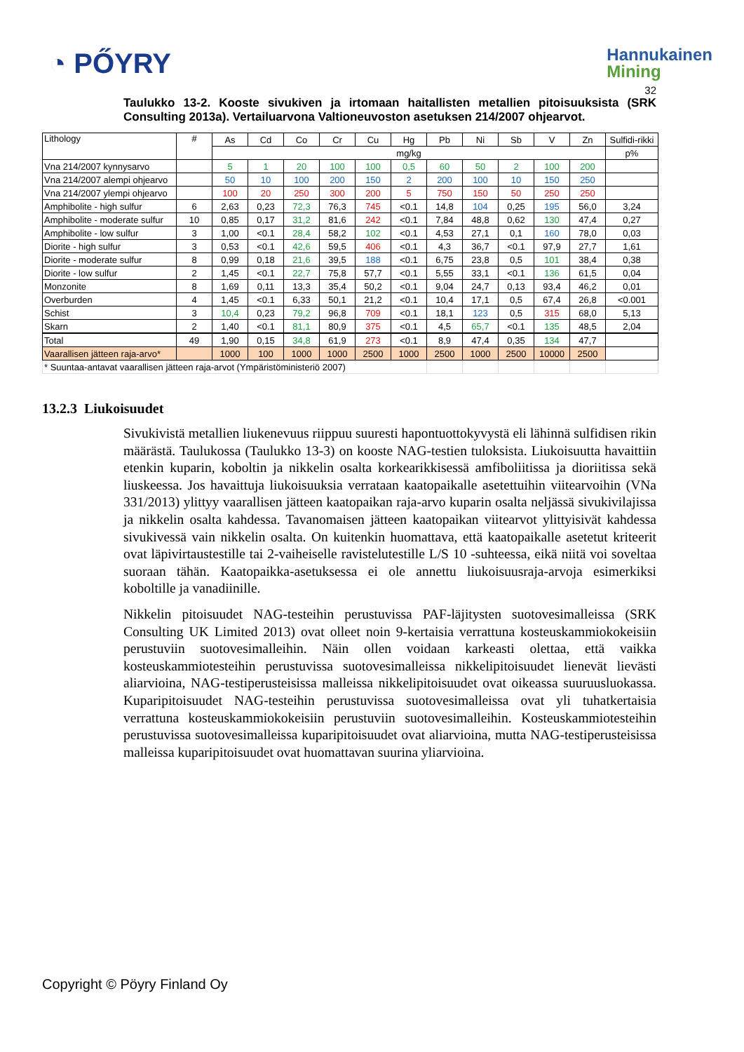◔ PŐYRY
Hannukainen
Mining
32
Taulukko 13-2. Kooste sivukiven ja irtomaan haitallisten metallien pitoisuuksista (SRK Consulting 2013a). Vertailuarvona Valtioneuvoston asetuksen 214/2007 ohjearvot.
| Lithology | # | As | Cd | Co | Cr | Cu | Hg | Pb | Ni | Sb | V | Zn | Sulfidi-rikki |
| --- | --- | --- | --- | --- | --- | --- | --- | --- | --- | --- | --- | --- | --- |
| | | mg/kg | | | | | | | | | | | p% |
| Vna 214/2007 kynnysarvo | | 5 | 1 | 20 | 100 | 100 | 0,5 | 60 | 50 | 2 | 100 | 200 | |
| Vna 214/2007 alempi ohjearvo | | 50 | 10 | 100 | 200 | 150 | 2 | 200 | 100 | 10 | 150 | 250 | |
| Vna 214/2007 ylempi ohjearvo | | 100 | 20 | 250 | 300 | 200 | 5 | 750 | 150 | 50 | 250 | 250 | |
| Amphibolite - high sulfur | 6 | 2,63 | 0,23 | 72,3 | 76,3 | 745 | <0.1 | 14,8 | 104 | 0,25 | 195 | 56,0 | 3,24 |
| Amphibolite - moderate sulfur | 10 | 0,85 | 0,17 | 31,2 | 81,6 | 242 | <0.1 | 7,84 | 48,8 | 0,62 | 130 | 47,4 | 0,27 |
| Amphibolite - low sulfur | 3 | 1,00 | <0.1 | 28,4 | 58,2 | 102 | <0.1 | 4,53 | 27,1 | 0,1 | 160 | 78,0 | 0,03 |
| Diorite - high sulfur | 3 | 0,53 | <0.1 | 42,6 | 59,5 | 406 | <0.1 | 4,3 | 36,7 | <0.1 | 97,9 | 27,7 | 1,61 |
| Diorite - moderate sulfur | 8 | 0,99 | 0,18 | 21,6 | 39,5 | 188 | <0.1 | 6,75 | 23,8 | 0,5 | 101 | 38,4 | 0,38 |
| Diorite - low sulfur | 2 | 1,45 | <0.1 | 22,7 | 75,8 | 57,7 | <0.1 | 5,55 | 33,1 | <0.1 | 136 | 61,5 | 0,04 |
| Monzonite | 8 | 1,69 | 0,11 | 13,3 | 35,4 | 50,2 | <0.1 | 9,04 | 24,7 | 0,13 | 93,4 | 46,2 | 0,01 |
| Overburden | 4 | 1,45 | <0.1 | 6,33 | 50,1 | 21,2 | <0.1 | 10,4 | 17,1 | 0,5 | 67,4 | 26,8 | <0.001 |
| Schist | 3 | 10,4 | 0,23 | 79,2 | 96,8 | 709 | <0.1 | 18,1 | 123 | 0,5 | 315 | 68,0 | 5,13 |
| Skarn | 2 | 1,40 | <0.1 | 81,1 | 80,9 | 375 | <0.1 | 4,5 | 65,7 | <0.1 | 135 | 48,5 | 2,04 |
| Total | 49 | 1,90 | 0,15 | 34,8 | 61,9 | 273 | <0.1 | 8,9 | 47,4 | 0,35 | 134 | 47,7 | |
| Vaarallisen jätteen raja-arvo* | | 1000 | 100 | 1000 | 1000 | 2500 | 1000 | 2500 | 1000 | 2500 | 10000 | 2500 | |
| * Suuntaa-antavat vaarallisen jätteen raja-arvot (Ympäristöministeriö 2007) | | | | | | | | | | | | | |
13.2.3 Liukoisuudet
Sivukivistä metallien liukenevuus riippuu suuresti hapontuottokyvystä eli lähinnä sulfidisen rikin määrästä. Taulukossa (Taulukko 13-3) on kooste NAG-testien tuloksista. Liukoisuutta havaittiin etenkin kuparin, koboltin ja nikkelin osalta korkearikkisessä amfiboliitissa ja dioriitissa sekä liuskeessa. Jos havaittuja liukoisuuksia verrataan kaatopaikalle asetettuihin viitearvoihin (VNa 331/2013) ylittyy vaarallisen jätteen kaatopaikan raja-arvo kuparin osalta neljässä sivukivilajissa ja nikkelin osalta kahdessa. Tavanomaisen jätteen kaatopaikan viitearvot ylittyisivät kahdessa sivukivessä vain nikkelin osalta. On kuitenkin huomattava, että kaatopaikalle asetetut kriteerit ovat läpivirtaustestille tai 2-vaiheiselle ravistelutestille L/S 10 -suhteessa, eikä niitä voi soveltaa suoraan tähän. Kaatopaikka-asetuksessa ei ole annettu liukoisuusraja-arvoja esimerkiksi koboltille ja vanadiinille.
Nikkelin pitoisuudet NAG-testeihin perustuvissa PAF-läjitysten suotovesimalleissa (SRK Consulting UK Limited 2013) ovat olleet noin 9-kertaisia verrattuna kosteuskammiokokeisiin perustuviin suotovesimalleihin. Näin ollen voidaan karkeasti olettaa, että vaikka kosteuskammiotesteihin perustuvissa suotovesimalleissa nikkelipitoisuudet lienevät lievästi aliarvioina, NAG-testiperusteisissa malleissa nikkelipitoisuudet ovat oikeassa suuruusluokassa. Kuparipitoisuudet NAG-testeihin perustuvissa suotovesimalleissa ovat yli tuhatkertaisia verrattuna kosteuskammiokokeisiin perustuviin suotovesimalleihin. Kosteuskammiotesteihin perustuvissa suotovesimalleissa kuparipitoisuudet ovat aliarvioina, mutta NAG-testiperusteisissa malleissa kuparipitoisuudet ovat huomattavan suurina yliarvioina.
Copyright © Pöyry Finland Oy